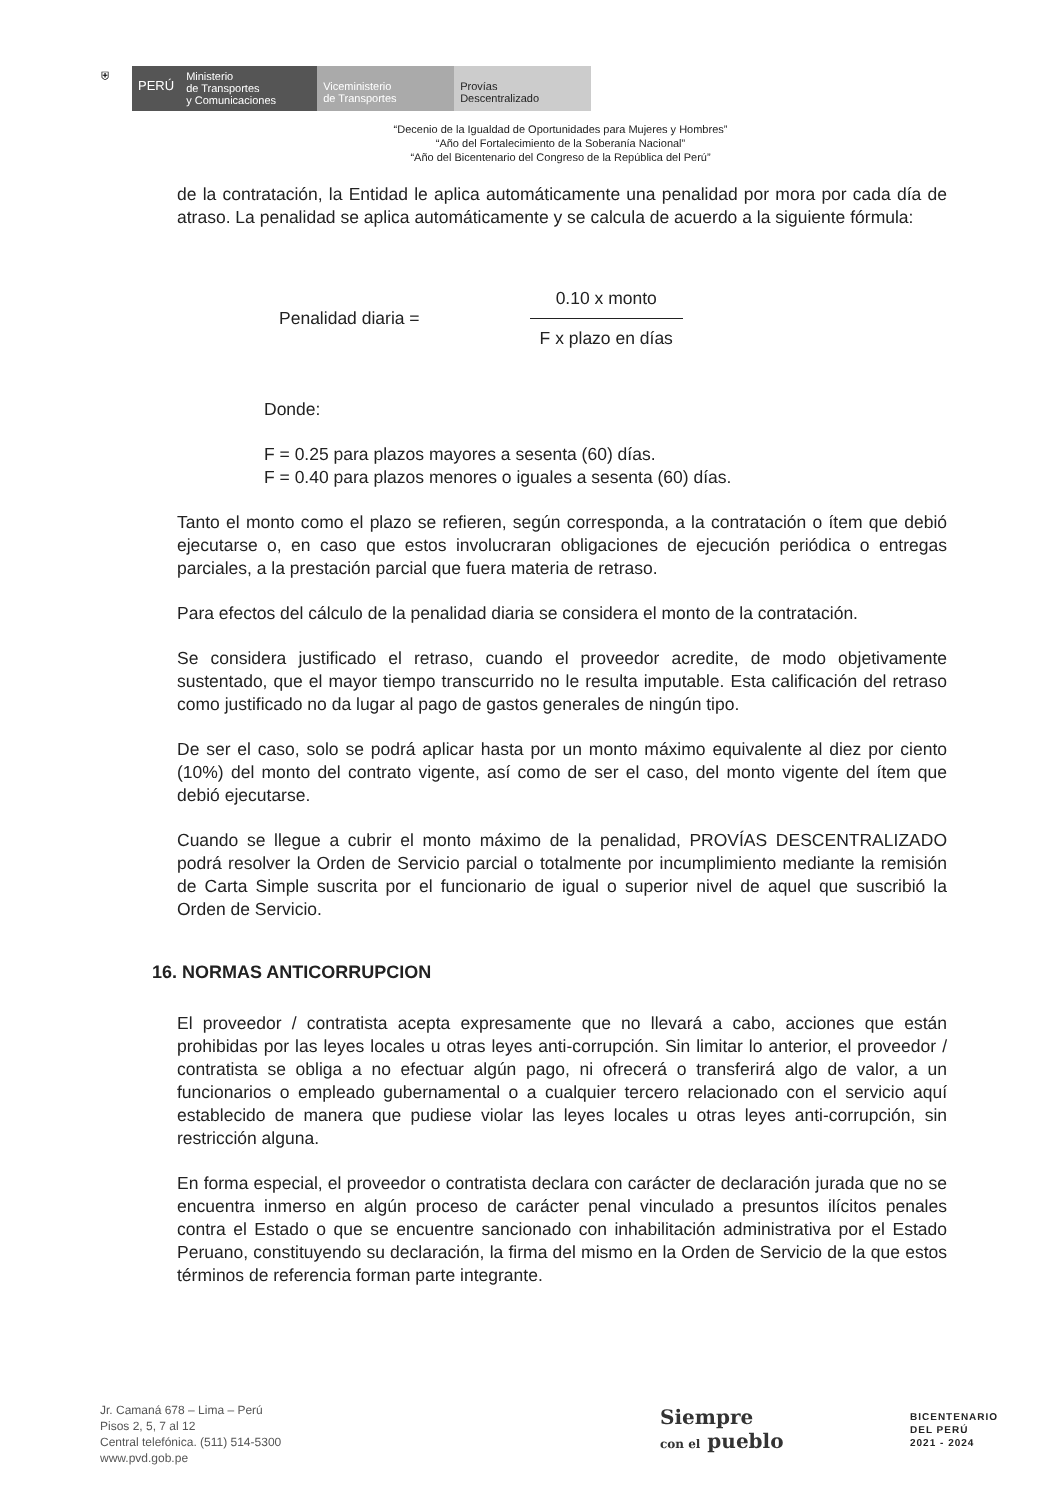⛨
PERÚ
Ministerio
de Transportes
y Comunicaciones
Viceministerio
de Transportes
Provías
Descentralizado
“Decenio de la Igualdad de Oportunidades para Mujeres y Hombres”
“Año del Fortalecimiento de la Soberanía Nacional”
“Año del Bicentenario del Congreso de la República del Perú”
de la contratación, la Entidad le aplica automáticamente una penalidad por mora por cada día de atraso. La penalidad se aplica automáticamente y se calcula de acuerdo a la siguiente fórmula:
Penalidad diaria =
0.10 x monto
F x plazo en días
Donde:
F = 0.25 para plazos mayores a sesenta (60) días.
F = 0.40 para plazos menores o iguales a sesenta (60) días.
Tanto el monto como el plazo se refieren, según corresponda, a la contratación o ítem que debió ejecutarse o, en caso que estos involucraran obligaciones de ejecución periódica o entregas parciales, a la prestación parcial que fuera materia de retraso.
Para efectos del cálculo de la penalidad diaria se considera el monto de la contratación.
Se considera justificado el retraso, cuando el proveedor acredite, de modo objetivamente sustentado, que el mayor tiempo transcurrido no le resulta imputable. Esta calificación del retraso como justificado no da lugar al pago de gastos generales de ningún tipo.
De ser el caso, solo se podrá aplicar hasta por un monto máximo equivalente al diez por ciento (10%) del monto del contrato vigente, así como de ser el caso, del monto vigente del ítem que debió ejecutarse.
Cuando se llegue a cubrir el monto máximo de la penalidad, PROVÍAS DESCENTRALIZADO podrá resolver la Orden de Servicio parcial o totalmente por incumplimiento mediante la remisión de Carta Simple suscrita por el funcionario de igual o superior nivel de aquel que suscribió la Orden de Servicio.
16. NORMAS ANTICORRUPCION
El proveedor / contratista acepta expresamente que no llevará a cabo, acciones que están prohibidas por las leyes locales u otras leyes anti-corrupción. Sin limitar lo anterior, el proveedor / contratista se obliga a no efectuar algún pago, ni ofrecerá o transferirá algo de valor, a un funcionarios o empleado gubernamental o a cualquier tercero relacionado con el servicio aquí establecido de manera que pudiese violar las leyes locales u otras leyes anti-corrupción, sin restricción alguna.
En forma especial, el proveedor o contratista declara con carácter de declaración jurada que no se encuentra inmerso en algún proceso de carácter penal vinculado a presuntos ilícitos penales contra el Estado o que se encuentre sancionado con inhabilitación administrativa por el Estado Peruano, constituyendo su declaración, la firma del mismo en la Orden de Servicio de la que estos términos de referencia forman parte integrante.
Jr. Camaná 678 – Lima – Perú
Pisos 2, 5, 7 al 12
Central telefónica. (511) 514-5300
www.pvd.gob.pe
Siempre
con el pueblo
BICENTENARIO
DEL PERÚ
2021 - 2024